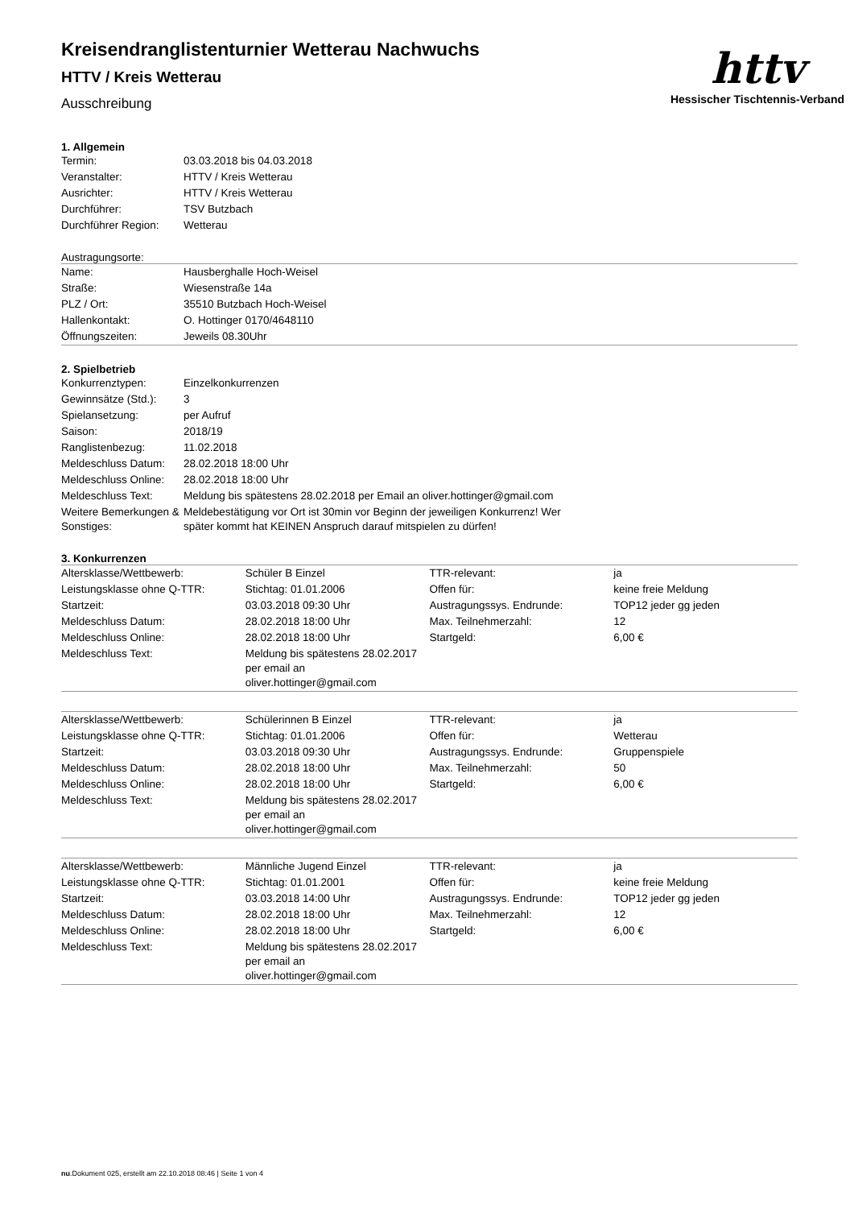httv
Hessischer Tischtennis-Verband
Kreisendranglistenturnier Wetterau Nachwuchs
HTTV / Kreis Wetterau
Ausschreibung
1. Allgemein
| Termin: | 03.03.2018 bis 04.03.2018 |
| Veranstalter: | HTTV / Kreis Wetterau |
| Ausrichter: | HTTV / Kreis Wetterau |
| Durchführer: | TSV Butzbach |
| Durchführer Region: | Wetterau |
Austragungsorte:
| Name: | Hausberghalle Hoch-Weisel |
| Straße: | Wiesenstraße 14a |
| PLZ / Ort: | 35510 Butzbach Hoch-Weisel |
| Hallenkontakt: | O. Hottinger 0170/4648110 |
| Öffnungszeiten: | Jeweils 08.30Uhr |
2. Spielbetrieb
| Konkurrenztypen: | Einzelkonkurrenzen |
| Gewinnsätze (Std.): | 3 |
| Spielansetzung: | per Aufruf |
| Saison: | 2018/19 |
| Ranglistenbezug: | 11.02.2018 |
| Meldeschluss Datum: | 28.02.2018 18:00 Uhr |
| Meldeschluss Online: | 28.02.2018 18:00 Uhr |
| Meldeschluss Text: | Meldung bis spätestens 28.02.2018 per Email an oliver.hottinger@gmail.com |
| Weitere Bemerkungen & Sonstiges: | Meldebestätigung vor Ort ist 30min vor Beginn der jeweiligen Konkurrenz! Wer später kommt hat KEINEN Anspruch darauf mitspielen zu dürfen! |
3. Konkurrenzen
| Altersklasse/Wettbewerb: | Schüler B Einzel | TTR-relevant: | ja |
| Leistungsklasse ohne Q-TTR: | Stichtag: 01.01.2006 | Offen für: | keine freie Meldung |
| Startzeit: | 03.03.2018 09:30 Uhr | Austragungssys. Endrunde: | TOP12 jeder gg jeden |
| Meldeschluss Datum: | 28.02.2018 18:00 Uhr | Max. Teilnehmerzahl: | 12 |
| Meldeschluss Online: | 28.02.2018 18:00 Uhr | Startgeld: | 6,00 € |
| Meldeschluss Text: | Meldung bis spätestens 28.02.2017 per email an oliver.hottinger@gmail.com | | |
| Altersklasse/Wettbewerb: | Schülerinnen B Einzel | TTR-relevant: | ja |
| Leistungsklasse ohne Q-TTR: | Stichtag: 01.01.2006 | Offen für: | Wetterau |
| Startzeit: | 03.03.2018 09:30 Uhr | Austragungssys. Endrunde: | Gruppenspiele |
| Meldeschluss Datum: | 28.02.2018 18:00 Uhr | Max. Teilnehmerzahl: | 50 |
| Meldeschluss Online: | 28.02.2018 18:00 Uhr | Startgeld: | 6,00 € |
| Meldeschluss Text: | Meldung bis spätestens 28.02.2017 per email an oliver.hottinger@gmail.com | | |
| Altersklasse/Wettbewerb: | Männliche Jugend Einzel | TTR-relevant: | ja |
| Leistungsklasse ohne Q-TTR: | Stichtag: 01.01.2001 | Offen für: | keine freie Meldung |
| Startzeit: | 03.03.2018 14:00 Uhr | Austragungssys. Endrunde: | TOP12 jeder gg jeden |
| Meldeschluss Datum: | 28.02.2018 18:00 Uhr | Max. Teilnehmerzahl: | 12 |
| Meldeschluss Online: | 28.02.2018 18:00 Uhr | Startgeld: | 6,00 € |
| Meldeschluss Text: | Meldung bis spätestens 28.02.2017 per email an oliver.hottinger@gmail.com | | |
nu.Dokument 025, erstellt am 22.10.2018 08:46 | Seite 1 von 4